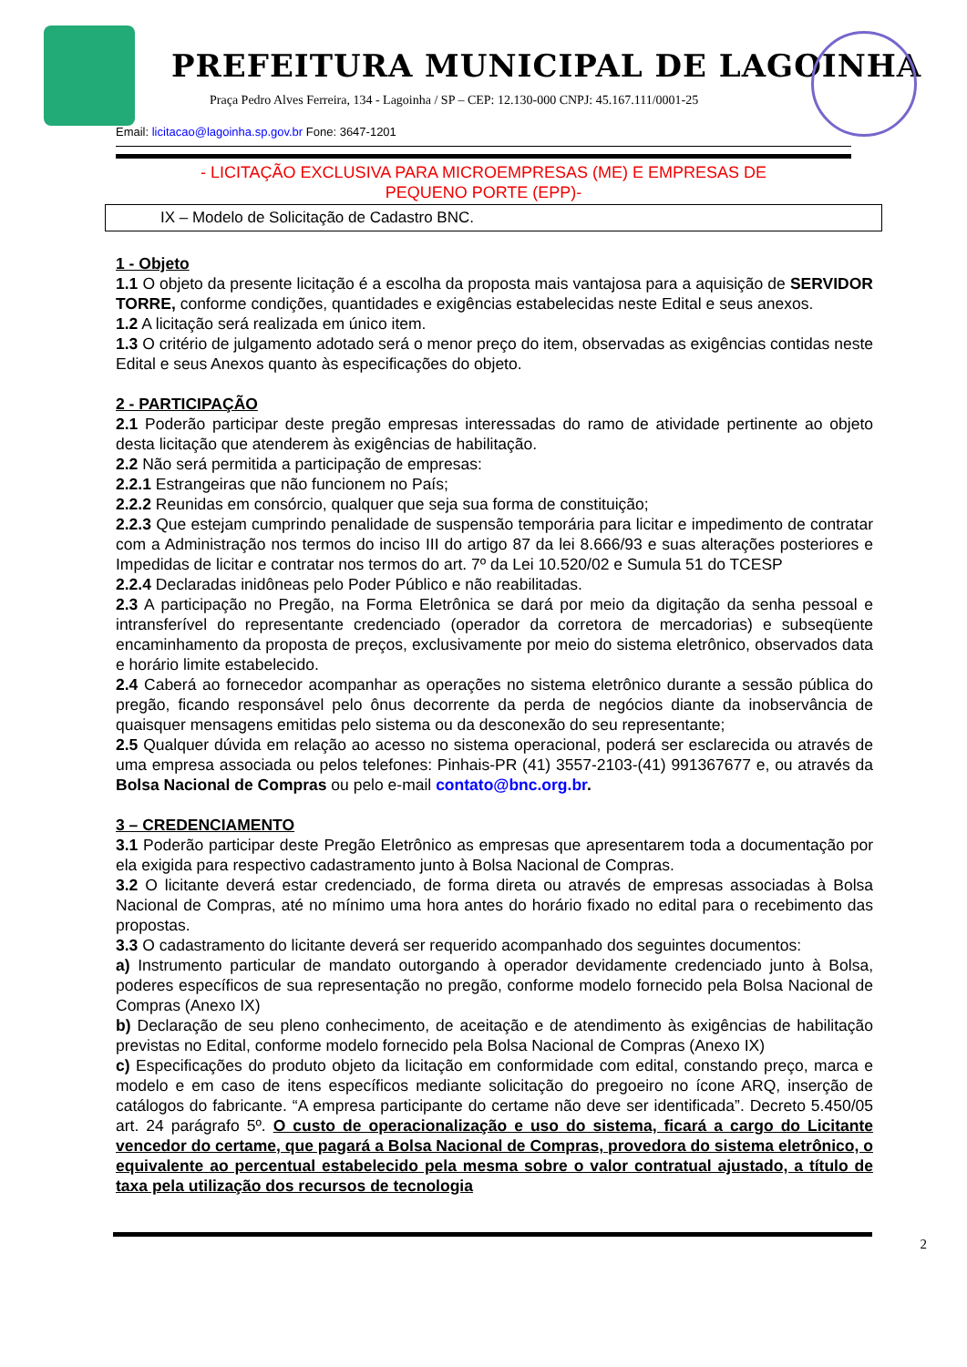PREFEITURA MUNICIPAL DE LAGOINHA
Praça Pedro Alves Ferreira, 134 - Lagoinha / SP – CEP: 12.130-000 CNPJ: 45.167.111/0001-25
Email: licitacao@lagoinha.sp.gov.br Fone: 3647-1201
- LICITAÇÃO EXCLUSIVA PARA MICROEMPRESAS (ME) E EMPRESAS DE
PEQUENO PORTE (EPP)-
IX – Modelo de Solicitação de Cadastro BNC.
1 - Objeto
1.1 O objeto da presente licitação é a escolha da proposta mais vantajosa para a aquisição de SERVIDOR TORRE, conforme condições, quantidades e exigências estabelecidas neste Edital e seus anexos.
1.2 A licitação será realizada em único item.
1.3 O critério de julgamento adotado será o menor preço do item, observadas as exigências contidas neste Edital e seus Anexos quanto às especificações do objeto.
2 - PARTICIPAÇÃO
2.1 Poderão participar deste pregão empresas interessadas do ramo de atividade pertinente ao objeto desta licitação que atenderem às exigências de habilitação.
2.2 Não será permitida a participação de empresas:
2.2.1 Estrangeiras que não funcionem no País;
2.2.2 Reunidas em consórcio, qualquer que seja sua forma de constituição;
2.2.3 Que estejam cumprindo penalidade de suspensão temporária para licitar e impedimento de contratar com a Administração nos termos do inciso III do artigo 87 da lei 8.666/93 e suas alterações posteriores e Impedidas de licitar e contratar nos termos do art. 7º da Lei 10.520/02 e Sumula 51 do TCESP
2.2.4 Declaradas inidôneas pelo Poder Público e não reabilitadas.
2.3 A participação no Pregão, na Forma Eletrônica se dará por meio da digitação da senha pessoal e intransferível do representante credenciado (operador da corretora de mercadorias) e subseqüente encaminhamento da proposta de preços, exclusivamente por meio do sistema eletrônico, observados data e horário limite estabelecido.
2.4 Caberá ao fornecedor acompanhar as operações no sistema eletrônico durante a sessão pública do pregão, ficando responsável pelo ônus decorrente da perda de negócios diante da inobservância de quaisquer mensagens emitidas pelo sistema ou da desconexão do seu representante;
2.5 Qualquer dúvida em relação ao acesso no sistema operacional, poderá ser esclarecida ou através de uma empresa associada ou pelos telefones: Pinhais-PR (41) 3557-2103-(41) 991367677 e, ou através da Bolsa Nacional de Compras ou pelo e-mail contato@bnc.org.br.
3 – CREDENCIAMENTO
3.1 Poderão participar deste Pregão Eletrônico as empresas que apresentarem toda a documentação por ela exigida para respectivo cadastramento junto à Bolsa Nacional de Compras.
3.2 O licitante deverá estar credenciado, de forma direta ou através de empresas associadas à Bolsa Nacional de Compras, até no mínimo uma hora antes do horário fixado no edital para o recebimento das propostas.
3.3 O cadastramento do licitante deverá ser requerido acompanhado dos seguintes documentos:
a) Instrumento particular de mandato outorgando à operador devidamente credenciado junto à Bolsa, poderes específicos de sua representação no pregão, conforme modelo fornecido pela Bolsa Nacional de Compras (Anexo IX)
b) Declaração de seu pleno conhecimento, de aceitação e de atendimento às exigências de habilitação previstas no Edital, conforme modelo fornecido pela Bolsa Nacional de Compras (Anexo IX)
c) Especificações do produto objeto da licitação em conformidade com edital, constando preço, marca e modelo e em caso de itens específicos mediante solicitação do pregoeiro no ícone ARQ, inserção de catálogos do fabricante. “A empresa participante do certame não deve ser identificada”. Decreto 5.450/05 art. 24 parágrafo 5º. O custo de operacionalização e uso do sistema, ficará a cargo do Licitante vencedor do certame, que pagará a Bolsa Nacional de Compras, provedora do sistema eletrônico, o equivalente ao percentual estabelecido pela mesma sobre o valor contratual ajustado, a título de taxa pela utilização dos recursos de tecnologia
2